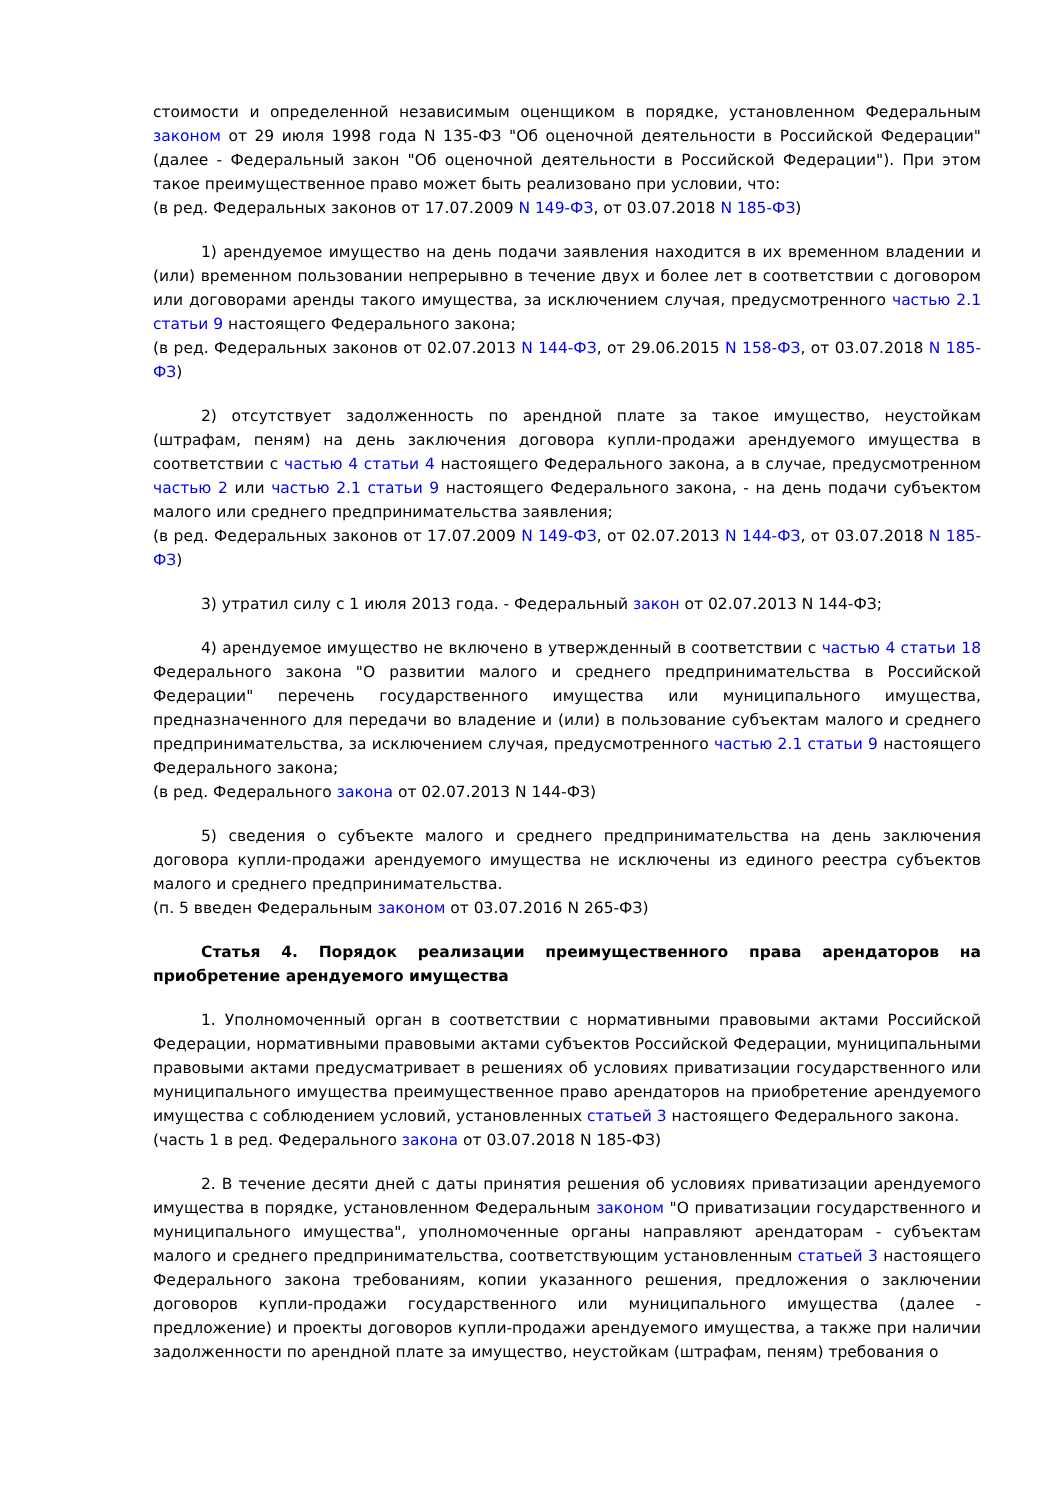стоимости и определенной независимым оценщиком в порядке, установленном Федеральным законом от 29 июля 1998 года N 135-ФЗ "Об оценочной деятельности в Российской Федерации" (далее - Федеральный закон "Об оценочной деятельности в Российской Федерации"). При этом такое преимущественное право может быть реализовано при условии, что:
(в ред. Федеральных законов от 17.07.2009 N 149-ФЗ, от 03.07.2018 N 185-ФЗ)
1) арендуемое имущество на день подачи заявления находится в их временном владении и (или) временном пользовании непрерывно в течение двух и более лет в соответствии с договором или договорами аренды такого имущества, за исключением случая, предусмотренного частью 2.1 статьи 9 настоящего Федерального закона;
(в ред. Федеральных законов от 02.07.2013 N 144-ФЗ, от 29.06.2015 N 158-ФЗ, от 03.07.2018 N 185-ФЗ)
2) отсутствует задолженность по арендной плате за такое имущество, неустойкам (штрафам, пеням) на день заключения договора купли-продажи арендуемого имущества в соответствии с частью 4 статьи 4 настоящего Федерального закона, а в случае, предусмотренном частью 2 или частью 2.1 статьи 9 настоящего Федерального закона, - на день подачи субъектом малого или среднего предпринимательства заявления;
(в ред. Федеральных законов от 17.07.2009 N 149-ФЗ, от 02.07.2013 N 144-ФЗ, от 03.07.2018 N 185-ФЗ)
3) утратил силу с 1 июля 2013 года. - Федеральный закон от 02.07.2013 N 144-ФЗ;
4) арендуемое имущество не включено в утвержденный в соответствии с частью 4 статьи 18 Федерального закона "О развитии малого и среднего предпринимательства в Российской Федерации" перечень государственного имущества или муниципального имущества, предназначенного для передачи во владение и (или) в пользование субъектам малого и среднего предпринимательства, за исключением случая, предусмотренного частью 2.1 статьи 9 настоящего Федерального закона;
(в ред. Федерального закона от 02.07.2013 N 144-ФЗ)
5) сведения о субъекте малого и среднего предпринимательства на день заключения договора купли-продажи арендуемого имущества не исключены из единого реестра субъектов малого и среднего предпринимательства.
(п. 5 введен Федеральным законом от 03.07.2016 N 265-ФЗ)
Статья 4. Порядок реализации преимущественного права арендаторов на приобретение арендуемого имущества
1. Уполномоченный орган в соответствии с нормативными правовыми актами Российской Федерации, нормативными правовыми актами субъектов Российской Федерации, муниципальными правовыми актами предусматривает в решениях об условиях приватизации государственного или муниципального имущества преимущественное право арендаторов на приобретение арендуемого имущества с соблюдением условий, установленных статьей 3 настоящего Федерального закона.
(часть 1 в ред. Федерального закона от 03.07.2018 N 185-ФЗ)
2. В течение десяти дней с даты принятия решения об условиях приватизации арендуемого имущества в порядке, установленном Федеральным законом "О приватизации государственного и муниципального имущества", уполномоченные органы направляют арендаторам - субъектам малого и среднего предпринимательства, соответствующим установленным статьей 3 настоящего Федерального закона требованиям, копии указанного решения, предложения о заключении договоров купли-продажи государственного или муниципального имущества (далее - предложение) и проекты договоров купли-продажи арендуемого имущества, а также при наличии задолженности по арендной плате за имущество, неустойкам (штрафам, пеням) требования о